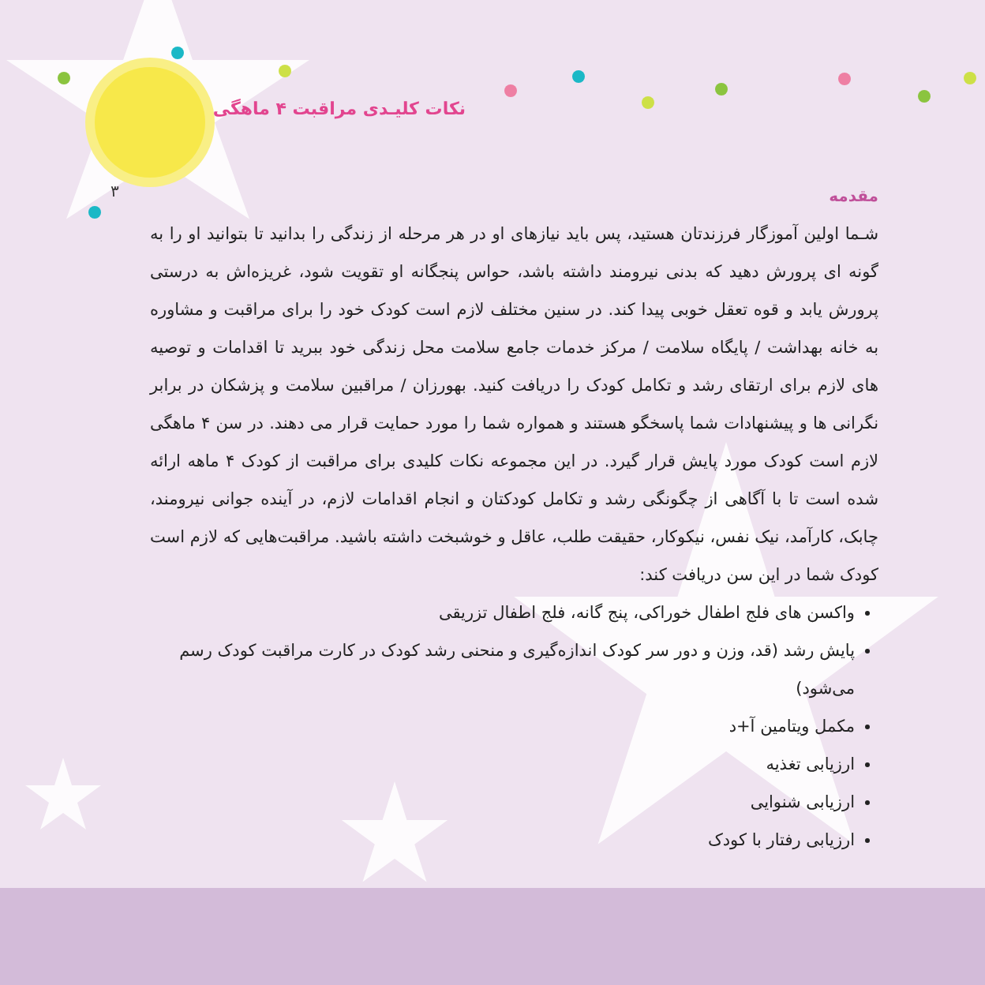نکات کلیـدی مراقبت ۴ ماهگی
۳
مقدمه
شـما اولین آموزگار فرزندتان هستید، پس باید نیازهای او در هر مرحله از زندگی را بدانید تا بتوانید او را به گونه ای پرورش دهید که بدنی نیرومند داشته باشد، حواس پنجگانه او تقویت شود، غریزه‌اش به درستی پرورش یابد و قوه تعقل خوبی پیدا کند. در سنین مختلف لازم است کودک خود را برای مراقبت و مشاوره به خانه بهداشت / پایگاه سلامت / مرکز خدمات جامع سلامت محل زندگی خود ببرید تا اقدامات و توصیه های لازم برای ارتقای رشد و تکامل کودک را دریافت کنید. بهورزان / مراقبین سلامت و پزشکان در برابر نگرانی ها و پیشنهادات شما پاسخگو هستند و همواره شما را مورد حمایت قرار می دهند. در سن ۴ ماهگی لازم است کودک مورد پایش قرار گیرد. در این مجموعه نکات کلیدی برای مراقبت از کودک ۴ ماهه ارائه شده است تا با آگاهی از چگونگی رشد و تکامل کودکتان و انجام اقدامات لازم، در آینده جوانی نیرومند، چابک، کارآمد، نیک نفس، نیکوکار، حقیقت طلب، عاقل و خوشبخت داشته باشید. مراقبت‌هایی که لازم است کودک شما در این سن دریافت کند:
واکسن های فلج اطفال خوراکی، پنج گانه، فلج اطفال تزریقی
پایش رشد (قد، وزن و دور سر کودک اندازه‌گیری و منحنی رشد کودک در کارت مراقبت کودک رسم می‌شود)
مکمل ویتامین آ+د
ارزیابی تغذیه
ارزیابی شنوایی
ارزیابی رفتار با کودک